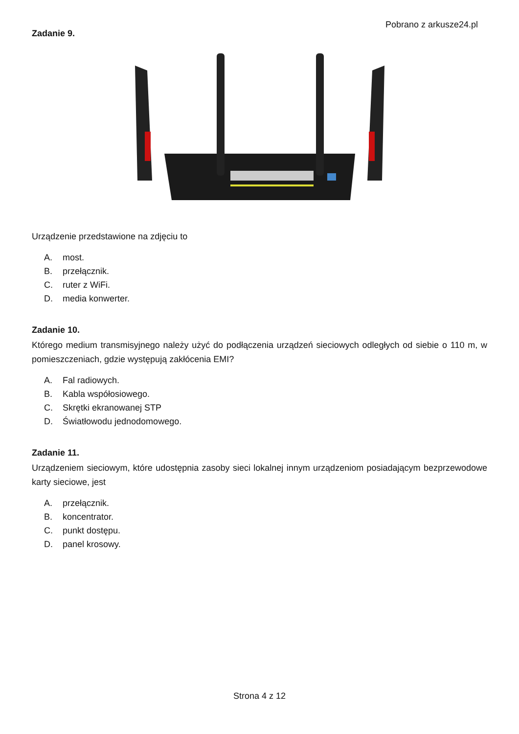Pobrano z arkusze24.pl
Zadanie 9.
Urządzenie przedstawione na zdjęciu to
A. most.
B. przełącznik.
C. ruter z WiFi.
D. media konwerter.
Zadanie 10.
Którego medium transmisyjnego należy użyć do podłączenia urządzeń sieciowych odległych od siebie o 110 m, w pomieszczeniach, gdzie występują zakłócenia EMI?
A. Fal radiowych.
B. Kabla współosiowego.
C. Skrętki ekranowanej STP
D. Światłowodu jednodomowego.
Zadanie 11.
Urządzeniem sieciowym, które udostępnia zasoby sieci lokalnej innym urządzeniom posiadającym bezprzewodowe karty sieciowe, jest
A. przełącznik.
B. koncentrator.
C. punkt dostępu.
D. panel krosowy.
Strona 4 z 12